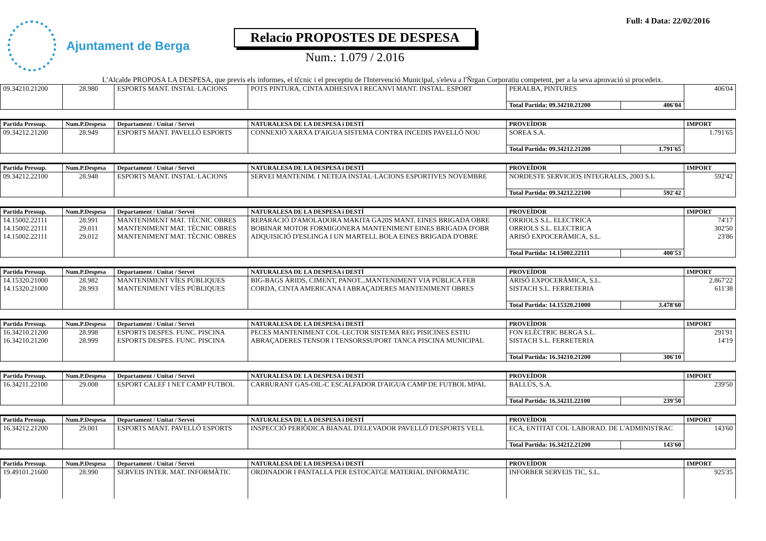Ajuntament de Berga
Relacio PROPOSTES DE DESPESA
Num.: 1.079 / 2.016
Full: 4 Data: 22/02/2016
L'Alcalde PROPOSA LA DESPESA, que previs els informes, el tčcnic i el preceptiu de l'Intervenció Municipal, s'eleva a l'Ňrgan Corporatiu competent, per a la seva aprovació si procedeix.
| 09.34210.21200 | 28.980 | ESPORTS MANT. INSTAL·LACIONS | POTS PINTURA, CINTA ADHESIVA I RECANVI MANT. INSTAL. ESPORT | PERALBA, PINTURES | | 406'04 |
| | | | | Total Partida: 09.34210.21200 | 406'04 | |
| Partida Pressup. | Num.P.Despesa | Departament / Unitat / Servei | NATURALESA DE LA DESPESA i DESTÍ | PROVEÏDOR | | IMPORT |
| --- | --- | --- | --- | --- | --- | --- |
| 09.34212.21200 | 28.949 | ESPORTS MANT. PAVELLÓ ESPORTS | CONNEXIÓ XARXA D'AIGUA SISTEMA CONTRA INCEDIS PAVELLÓ NOU | SOREA S.A. | | 1.791'65 |
| | | | | Total Partida: 09.34212.21200 | 1.791'65 | |
| Partida Pressup. | Num.P.Despesa | Departament / Unitat / Servei | NATURALESA DE LA DESPESA i DESTÍ | PROVEÏDOR | | IMPORT |
| --- | --- | --- | --- | --- | --- | --- |
| 09.34212.22100 | 28.948 | ESPORTS MANT. INSTAL·LACIONS | SERVEI MANTENIM. I NETEJA INSTAL·LACIONS ESPORTIVES NOVEMBRE | NORDESTE SERVICIOS INTEGRALES, 2003 S.L | | 592'42 |
| | | | | Total Partida: 09.34212.22100 | 592'42 | |
| Partida Pressup. | Num.P.Despesa | Departament / Unitat / Servei | NATURALESA DE LA DESPESA i DESTÍ | PROVEÏDOR | | IMPORT |
| --- | --- | --- | --- | --- | --- | --- |
| 14.15002.22111 | 28.991 | MANTENIMENT MAT. TÈCNIC OBRES | REPARACIÓ D'AMOLADORA MAKITA GA20S MANT. EINES BRIGADA OBRE | ORRIOLS S.L. ELECTRICA | | 74'17 |
| 14.15002.22111 | 29.011 | MANTENIMENT MAT. TÈCNIC OBRES | BOBINAR MOTOR FORMIGONERA MANTENIMENT EINES BRIGADA D'OBR | ORRIOLS S.L. ELECTRICA | | 302'50 |
| 14.15002.22111 | 29.012 | MANTENIMENT MAT. TÈCNIC OBRES | ADQUISICIÓ D'ESLINGA I UN MARTELL BOLA EINES BRIGADA D'OBRE | ARISÓ EXPOCERÀMICA, S.L. | | 23'86 |
| | | | | Total Partida: 14.15002.22111 | 400'53 | |
| Partida Pressup. | Num.P.Despesa | Departament / Unitat / Servei | NATURALESA DE LA DESPESA i DESTÍ | PROVEÏDOR | | IMPORT |
| --- | --- | --- | --- | --- | --- | --- |
| 14.15320.21000 | 28.982 | MANTENIMENT VÍES PÚBLIQUES | BIG-BAGS ÀRIDS, CIMENT, PANOT...MANTENIMENT VIA PÚBLICA FEB | ARISÓ EXPOCERÀMICA, S.L. | | 2.867'22 |
| 14.15320.21000 | 28.993 | MANTENIMENT VÍES PÚBLIQUES | CORDA, CINTA AMERICANA I ABRAÇADERES MANTENIMENT OBRES | SISTACH S.L. FERRETERIA | | 611'38 |
| | | | | Total Partida: 14.15320.21000 | 3.478'60 | |
| Partida Pressup. | Num.P.Despesa | Departament / Unitat / Servei | NATURALESA DE LA DESPESA i DESTÍ | PROVEÏDOR | | IMPORT |
| --- | --- | --- | --- | --- | --- | --- |
| 16.34210.21200 | 28.998 | ESPORTS DESPES. FUNC. PISCINA | PECES MANTENIMENT COL·LECTOR SISTEMA REG PISICINES ESTIU | FON ELÈCTRIC BERGA S.L. | | 291'91 |
| 16.34210.21200 | 28.999 | ESPORTS DESPES. FUNC. PISCINA | ABRAÇADERES TENSOR I TENSORSSUPORT TANCA PISCINA MUNICIPAL | SISTACH S.L. FERRETERIA | | 14'19 |
| | | | | Total Partida: 16.34210.21200 | 306'10 | |
| Partida Pressup. | Num.P.Despesa | Departament / Unitat / Servei | NATURALESA DE LA DESPESA i DESTÍ | PROVEÏDOR | | IMPORT |
| --- | --- | --- | --- | --- | --- | --- |
| 16.34211.22100 | 29.008 | ESPORT CALEF I NET CAMP FUTBOL | CARBURANT GAS-OIL-C ESCALFADOR D'AIGUA CAMP DE FUTBOL MPAL | BALLÚS, S.A. | | 239'50 |
| | | | | Total Partida: 16.34211.22100 | 239'50 | |
| Partida Pressup. | Num.P.Despesa | Departament / Unitat / Servei | NATURALESA DE LA DESPESA i DESTÍ | PROVEÏDOR | | IMPORT |
| --- | --- | --- | --- | --- | --- | --- |
| 16.34212.21200 | 29.001 | ESPORTS MANT. PAVELLÓ ESPORTS | INSPECCIÓ PERIÒDICA BIANAL D'ELEVADOR PAVELLÓ D'ESPORTS VELL | ECA, ENTITAT COL·LABORAD. DE L'ADMINISTRAC | | 143'60 |
| | | | | Total Partida: 16.34212.21200 | 143'60 | |
| Partida Pressup. | Num.P.Despesa | Departament / Unitat / Servei | NATURALESA DE LA DESPESA i DESTÍ | PROVEÏDOR | IMPORT |
| --- | --- | --- | --- | --- | --- |
| 19.49101.21600 | 28.990 | SERVEIS INTER. MAT. INFORMÀTIC | ORDINADOR I PANTALLA PER ESTOCATGE MATERIAL INFORMÀTIC | INFORBER SERVEIS TIC, S.L. | 925'35 |